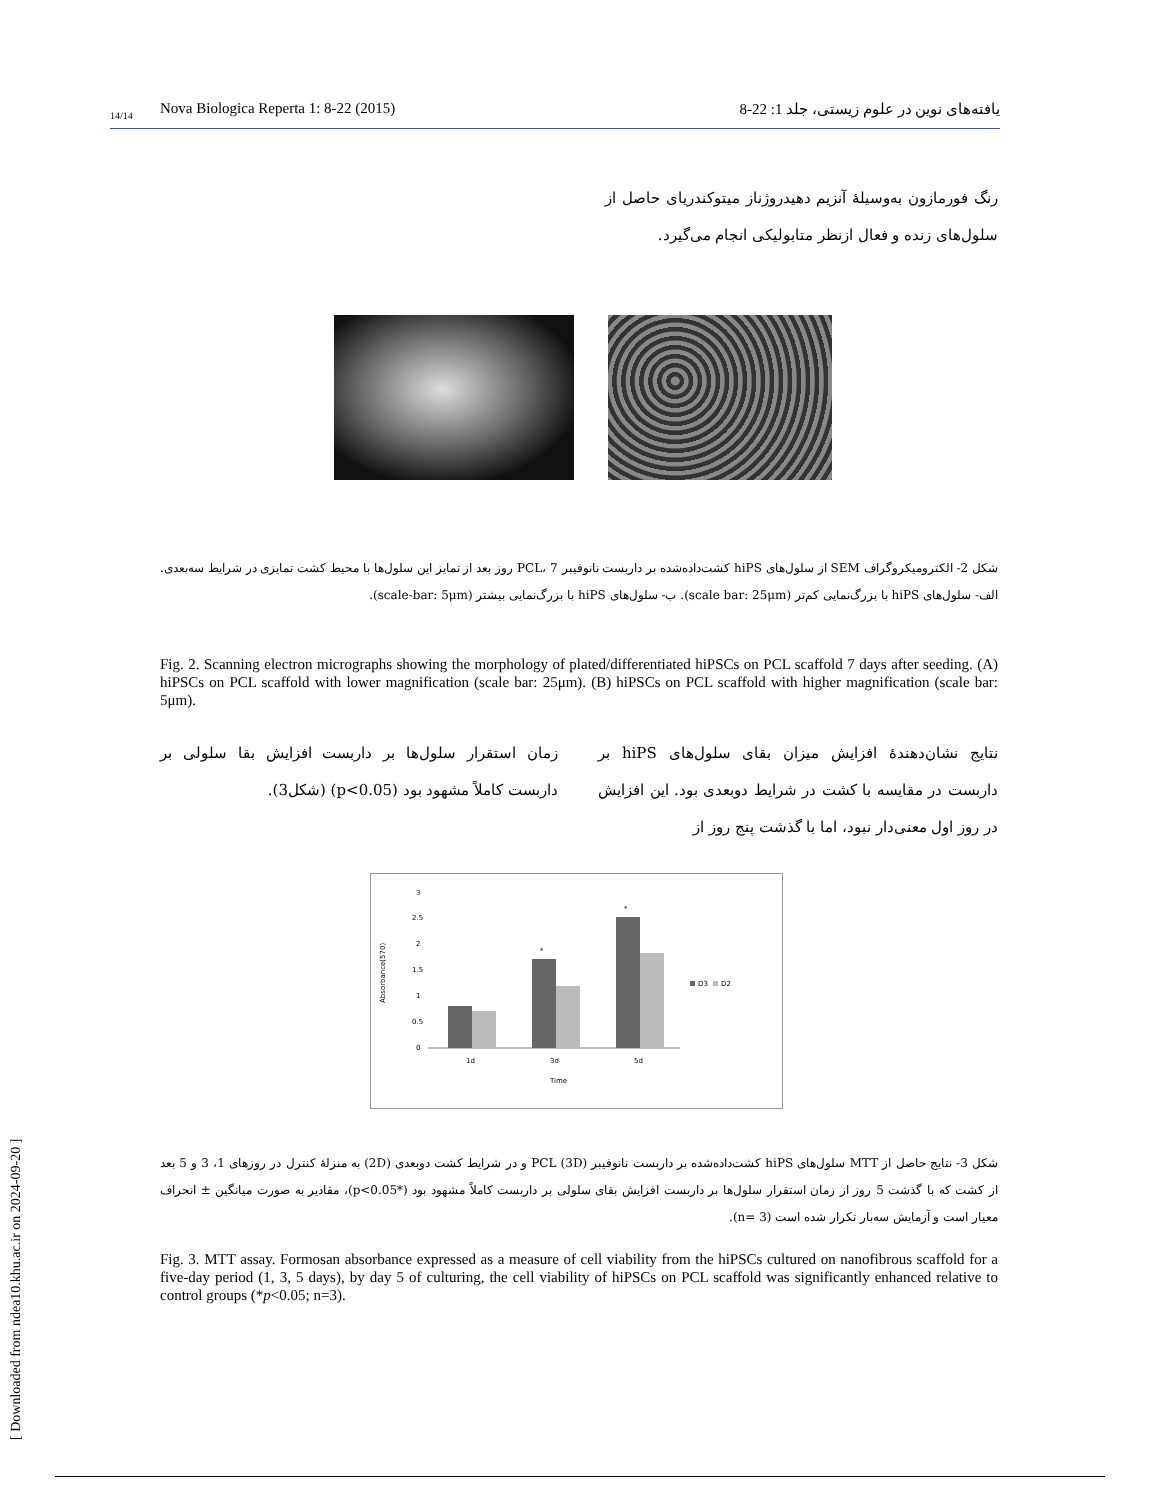[ Downloaded from ndea10.khu.ac.ir on 2024-09-20 ]
14/14 Nova Biologica Reperta 1: 8-22 (2015) یافته‌های نوین در علوم زیستی، جلد 1: 22-8
رنگ فورمازون به‌وسیلهٔ آنزیم دهیدروژناز میتوکندریای حاصل از سلول‌های زنده و فعال ازنظر متابولیکی انجام می‌گیرد.
شکل 2- الکترومیکروگراف SEM از سلول‌های hiPS کشت‌داده‌شده بر داربست نانوفیبر PCL، 7 روز بعد از تمایز این سلول‌ها با محیط کشت تمایزی در شرایط سه‌بعدی. الف- سلول‌های hiPS با بزرگ‌نمایی کم‌تر (scale bar: 25μm). ب- سلول‌های hiPS با بزرگ‌نمایی بیشتر (scale-bar: 5μm).
Fig. 2. Scanning electron micrographs showing the morphology of plated/differentiated hiPSCs on PCL scaffold 7 days after seeding. (A) hiPSCs on PCL scaffold with lower magnification (scale bar: 25μm). (B) hiPSCs on PCL scaffold with higher magnification (scale bar: 5μm).
نتایج نشان‌دهندهٔ افزایش میزان بقای سلول‌های hiPS بر داربست در مقایسه با کشت در شرایط دوبعدی بود. این افزایش در روز اول معنی‌دار نبود، اما با گذشت پنج روز از
زمان استقرار سلول‌ها بر داربست افزایش بقا سلولی بر داربست کاملاً مشهود بود (p<0.05) (شکل3).
3
2.5
2
1.5
1
0.5
0
*
*
1d
3d
5d
Time
Absorbance(570)
D3
D2
شکل 3- نتایج حاصل از MTT سلول‌های hiPS کشت‌داده‌شده بر داربست نانوفیبر PCL (3D) و در شرایط کشت دوبعدی (2D) به منزلهٔ کنترل در روزهای 1، 3 و 5 بعد از کشت که با گذشت 5 روز از زمان استقرار سلول‌ها بر داربست افزایش بقای سلولی بر داربست کاملاً مشهود بود (*p<0.05)، مقادیر به صورت میانگین ± انحراف معیار است و آزمایش سه‌بار تکرار شده است (n= 3).
Fig. 3. MTT assay. Formosan absorbance expressed as a measure of cell viability from the hiPSCs cultured on nanofibrous scaffold for a five-day period (1, 3, 5 days), by day 5 of culturing, the cell viability of hiPSCs on PCL scaffold was significantly enhanced relative to control groups (*p<0.05; n=3).